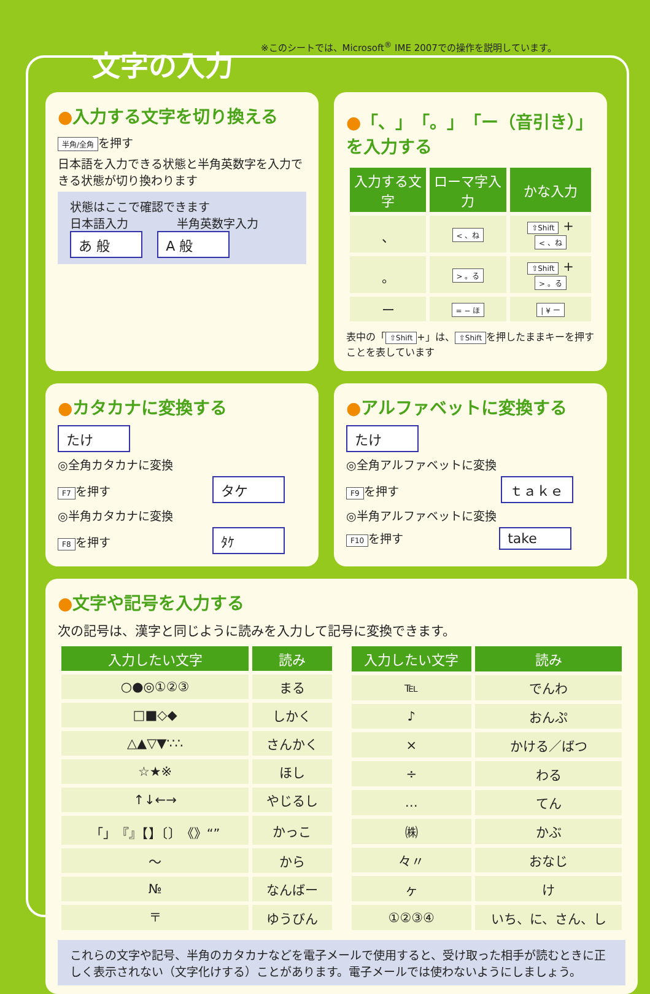文字の入力
※このシートでは、Microsoft<sup>®</sup> IME 2007での操作を説明しています。
●入力する文字を切り換える
半角/全角 を押す
日本語を入力できる状態と半角英数字を入力できる状態が切り換わります
状態はここで確認できます
日本語入力 半角英数字入力
あ 般 A 般
●「、」「。」「ー（音引き）」を入力する
| 入力する文字 | ローマ字入力 | かな入力 |
| --- | --- | --- |
| 、 | < 、ね | ⇧Shift + < 、ね |
| 。 | > 。る | ⇧Shift + > 。る |
| ー | = − ほ | / ¥ ー |
表中の「 ⇧Shift +」は、 ⇧Shift を押したままキーを押すことを表しています
●カタカナに変換する
たけ
◎全角カタカナに変換
F7 を押す タケ
◎半角カタカナに変換
F8 を押す ﾀｹ
●アルファベットに変換する
たけ
◎全角アルファベットに変換
F9 を押す ｔａｋｅ
◎半角アルファベットに変換
F10 を押す take
●文字や記号を入力する
次の記号は、漢字と同じように読みを入力して記号に変換できます。
| 入力したい文字 | 読み |
| --- | --- |
| ○●◎①②③ | まる |
| □■◇◆ | しかく |
| △▲▽▼∵∴ | さんかく |
| ☆★※ | ほし |
| ↑↓←→ | やじるし |
| 「」『』【】〔〕《》“” | かっこ |
| 〜 | から |
| № | なんばー |
| 〒 | ゆうびん |
| 入力したい文字 | 読み |
| --- | --- |
| ℡ | でんわ |
| ♪ | おんぷ |
| × | かける／ばつ |
| ÷ | わる |
| … | てん |
| ㈱ | かぶ |
| 々〃 | おなじ |
| ヶ | け |
| ①②③④ | いち、に、さん、し |
これらの文字や記号、半角のカタカナなどを電子メールで使用すると、受け取った相手が読むときに正しく表示されない（文字化けする）ことがあります。電子メールでは使わないようにしましょう。